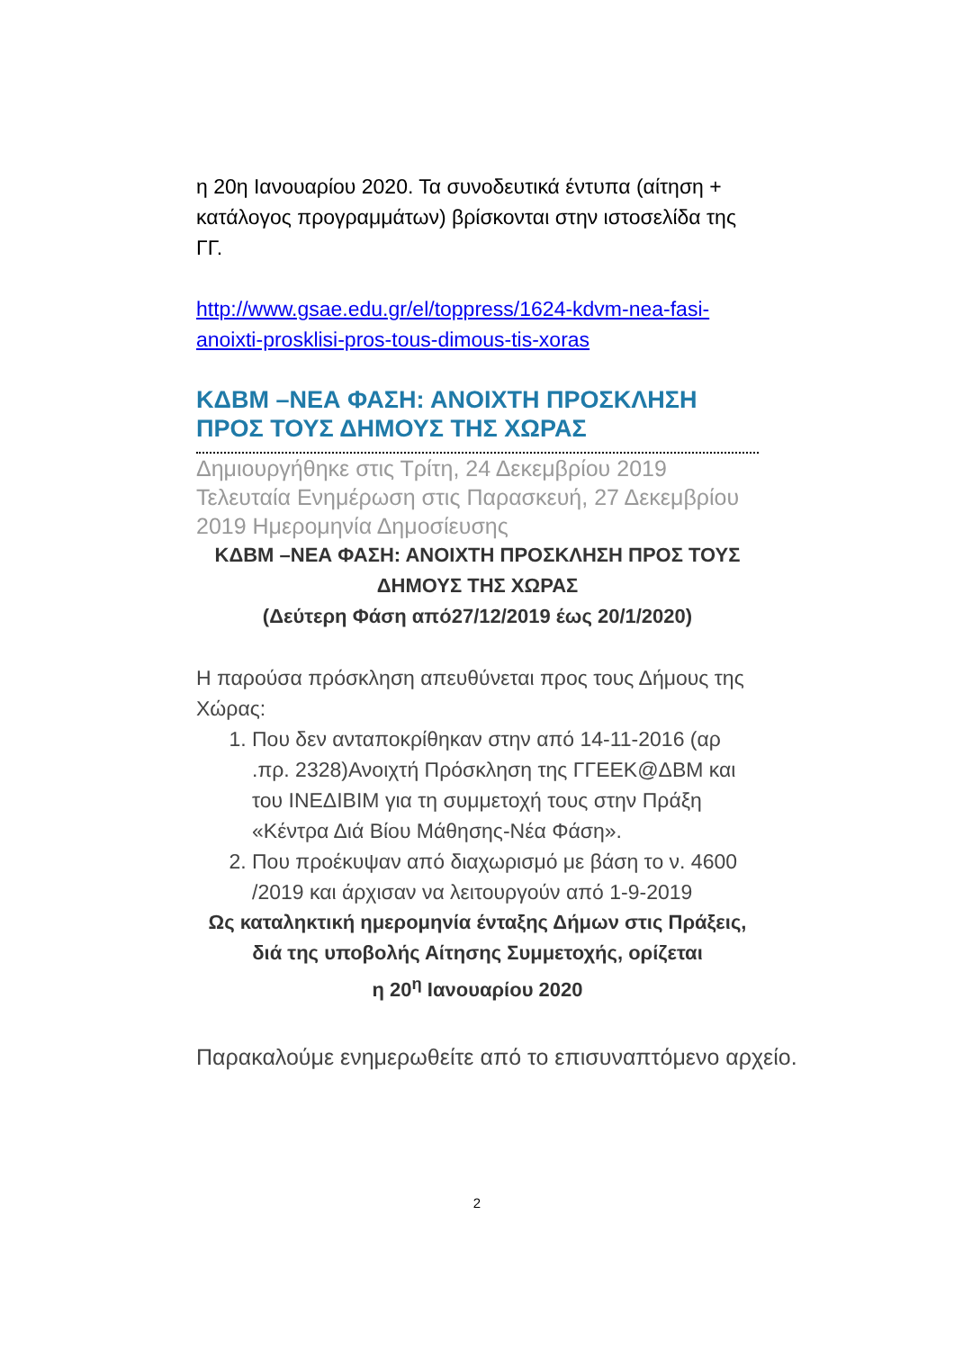η 20η Ιανουαρίου 2020. Τα συνοδευτικά έντυπα (αίτηση + κατάλογος προγραμμάτων) βρίσκονται στην ιστοσελίδα της ΓΓ.
http://www.gsae.edu.gr/el/toppress/1624-kdvm-nea-fasi-anoixti-prosklisi-pros-tous-dimous-tis-xoras
ΚΔΒΜ –ΝΕΑ ΦΑΣΗ: ΑΝΟΙΧΤΗ ΠΡΟΣΚΛΗΣΗ ΠΡΟΣ ΤΟΥΣ ΔΗΜΟΥΣ ΤΗΣ ΧΩΡΑΣ
Δημιουργήθηκε στις Τρίτη, 24 Δεκεμβρίου 2019 Τελευταία Ενημέρωση στις Παρασκευή, 27 Δεκεμβρίου 2019 Ημερομηνία Δημοσίευσης
ΚΔΒΜ –ΝΕΑ ΦΑΣΗ: ΑΝΟΙΧΤΗ ΠΡΟΣΚΛΗΣΗ ΠΡΟΣ ΤΟΥΣ ΔΗΜΟΥΣ ΤΗΣ ΧΩΡΑΣ
(Δεύτερη Φάση από27/12/2019 έως 20/1/2020)
Η παρούσα πρόσκληση απευθύνεται προς τους Δήμους της Χώρας:
1. Που δεν ανταποκρίθηκαν στην από 14-11-2016 (αρ .πρ. 2328)Ανοιχτή Πρόσκληση της ΓΓΕΕΚ@ΔΒΜ και του ΙΝΕΔΙΒΙΜ για τη συμμετοχή τους στην Πράξη «Κέντρα Διά Βίου Μάθησης-Νέα Φάση».
2. Που προέκυψαν από διαχωρισμό με βάση το ν. 4600 /2019 και άρχισαν να λειτουργούν από 1-9-2019
Ως καταληκτική ημερομηνία ένταξης Δήμων στις Πράξεις, διά της υποβολής Αίτησης Συμμετοχής, ορίζεται
η 20<sup>η</sup> Ιανουαρίου 2020
Παρακαλούμε ενημερωθείτε από το επισυναπτόμενο αρχείο.
2